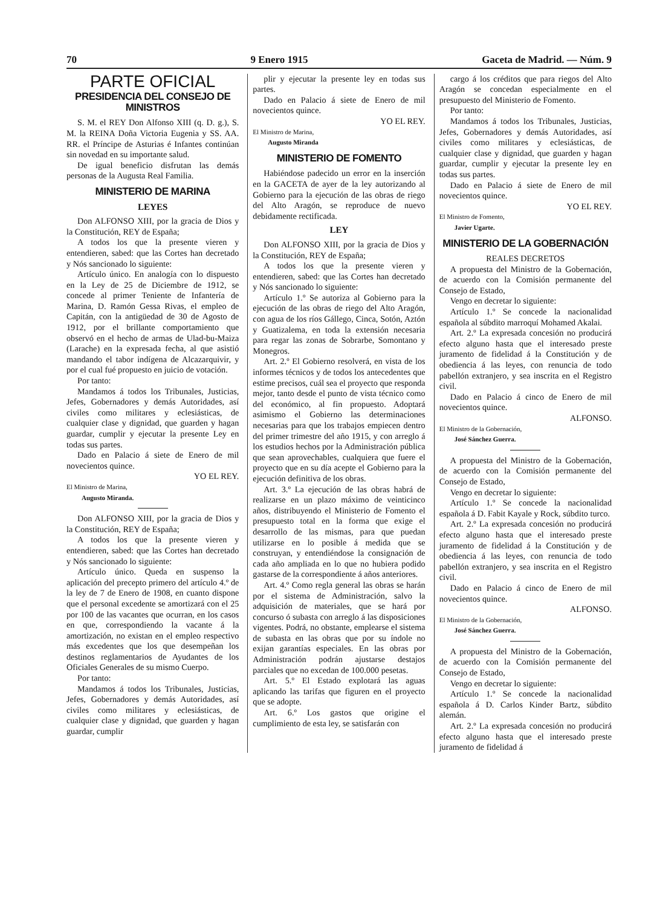70 9 Enero 1915 Gaceta de Madrid. — Núm. 9
PARTE OFICIAL
PRESIDENCIA DEL CONSEJO DE MINISTROS
S. M. el REY Don Alfonso XIII (q. D. g.), S. M. la REINA Doña Victoria Eugenia y SS. AA. RR. el Príncipe de Asturias é Infantes continúan sin novedad en su importante salud.
De igual beneficio disfrutan las demás personas de la Augusta Real Familia.
MINISTERIO DE MARINA
LEYES
Don ALFONSO XIII, por la gracia de Dios y la Constitución, REY de España;
A todos los que la presente vieren y entendieren, sabed: que las Cortes han decretado y Nós sancionado lo siguiente:
Artículo único. En analogía con lo dispuesto en la Ley de 25 de Diciembre de 1912, se concede al primer Teniente de Infantería de Marina, D. Ramón Gessa Rivas, el empleo de Capitán, con la antigüedad de 30 de Agosto de 1912, por el brillante comportamiento que observó en el hecho de armas de Ulad-bu-Maiza (Larache) en la expresada fecha, al que asistió mandando el tabor indígena de Alcazarquivir, y por el cual fué propuesto en juicio de votación.
Por tanto:
Mandamos á todos los Tribunales, Justicias, Jefes, Gobernadores y demás Autoridades, así civiles como militares y eclesiásticas, de cualquier clase y dignidad, que guarden y hagan guardar, cumplir y ejecutar la presente Ley en todas sus partes.
Dado en Palacio á siete de Enero de mil novecientos quince.
YO EL REY.
El Ministro de Marina,
Augusto Miranda.
Don ALFONSO XIII, por la gracia de Dios y la Constitución, REY de España;
A todos los que la presente vieren y entendieren, sabed: que las Cortes han decretado y Nós sancionado lo siguiente:
Artículo único. Queda en suspenso la aplicación del precepto primero del artículo 4.º de la ley de 7 de Enero de 1908, en cuanto dispone que el personal excedente se amortizará con el 25 por 100 de las vacantes que ocurran, en los casos en que, correspondiendo la vacante á la amortización, no existan en el empleo respectivo más excedentes que los que desempeñan los destinos reglamentarios de Ayudantes de los Oficiales Generales de su mismo Cuerpo.
Por tanto:
Mandamos á todos los Tribunales, Justicias, Jefes, Gobernadores y demás Autoridades, así civiles como militares y eclesiásticas, de cualquier clase y dignidad, que guarden y hagan guardar, cumplir
plir y ejecutar la presente ley en todas sus partes.
Dado en Palacio á siete de Enero de mil novecientos quince.
YO EL REY.
El Ministro de Marina,
Augusto Miranda
MINISTERIO DE FOMENTO
Habiéndose padecido un error en la inserción en la GACETA de ayer de la ley autorizando al Gobierno para la ejecución de las obras de riego del Alto Aragón, se reproduce de nuevo debidamente rectificada.
LEY
Don ALFONSO XIII, por la gracia de Dios y la Constitución, REY de España;
A todos los que la presente vieren y entendieren, sabed: que las Cortes han decretado y Nós sancionado lo siguiente:
Artículo 1.º Se autoriza al Gobierno para la ejecución de las obras de riego del Alto Aragón, con agua de los ríos Gállego, Cinca, Sotón, Aztón y Guatizalema, en toda la extensión necesaria para regar las zonas de Sobrarbe, Somontano y Monegros.
Art. 2.º El Gobierno resolverá, en vista de los informes técnicos y de todos los antecedentes que estime precisos, cuál sea el proyecto que responda mejor, tanto desde el punto de vista técnico como del económico, al fin propuesto. Adoptará asimismo el Gobierno las determinaciones necesarias para que los trabajos empiecen dentro del primer trimestre del año 1915, y con arreglo á los estudios hechos por la Administración pública que sean aprovechables, cualquiera que fuere el proyecto que en su día acepte el Gobierno para la ejecución definitiva de los obras.
Art. 3.º La ejecución de las obras habrá de realizarse en un plazo máximo de veinticinco años, distribuyendo el Ministerio de Fomento el presupuesto total en la forma que exige el desarrollo de las mismas, para que puedan utilizarse en lo posible á medida que se construyan, y entendiéndose la consignación de cada año ampliada en lo que no hubiera podido gastarse de la correspondiente á años anteriores.
Art. 4.º Como regla general las obras se harán por el sistema de Administración, salvo la adquisición de materiales, que se hará por concurso ó subasta con arreglo á las disposiciones vigentes. Podrá, no obstante, emplearse el sistema de subasta en las obras que por su índole no exijan garantías especiales. En las obras por Administración podrán ajustarse destajos parciales que no excedan de 100.000 pesetas.
Art. 5.º El Estado explotará las aguas aplicando las tarifas que figuren en el proyecto que se adopte.
Art. 6.º Los gastos que origine el cumplimiento de esta ley, se satisfarán con
cargo á los créditos que para riegos del Alto Aragón se concedan especialmente en el presupuesto del Ministerio de Fomento.
Por tanto:
Mandamos á todos los Tribunales, Justicias, Jefes, Gobernadores y demás Autoridades, así civiles como militares y eclesiásticas, de cualquier clase y dignidad, que guarden y hagan guardar, cumplir y ejecutar la presente ley en todas sus partes.
Dado en Palacio á siete de Enero de mil novecientos quince.
YO EL REY.
El Ministro de Fomento,
Javier Ugarte.
MINISTERIO DE LA GOBERNACIÓN
REALES DECRETOS
A propuesta del Ministro de la Gobernación, de acuerdo con la Comisión permanente del Consejo de Estado,
Vengo en decretar lo siguiente:
Artículo 1.º Se concede la nacionalidad española al súbdito marroquí Mohamed Akalai.
Art. 2.º La expresada concesión no producirá efecto alguno hasta que el interesado preste juramento de fidelidad á la Constitución y de obediencia á las leyes, con renuncia de todo pabellón extranjero, y sea inscrita en el Registro civil.
Dado en Palacio á cinco de Enero de mil novecientos quince.
ALFONSO.
El Ministro de la Gobernación,
José Sánchez Guerra.
A propuesta del Ministro de la Gobernación, de acuerdo con la Comisión permanente del Consejo de Estado,
Vengo en decretar lo siguiente:
Artículo 1.º Se concede la nacionalidad española á D. Fabit Kayale y Rock, súbdito turco.
Art. 2.º La expresada concesión no producirá efecto alguno hasta que el interesado preste juramento de fidelidad á la Constitución y de obediencia á las leyes, con renuncia de todo pabellón extranjero, y sea inscrita en el Registro civil.
Dado en Palacio á cinco de Enero de mil novecientos quince.
ALFONSO.
El Ministro de la Gobernación,
José Sánchez Guerra.
A propuesta del Ministro de la Gobernación, de acuerdo con la Comisión permanente del Consejo de Estado,
Vengo en decretar lo siguiente:
Artículo 1.º Se concede la nacionalidad española á D. Carlos Kinder Bartz, súbdito alemán.
Art. 2.º La expresada concesión no producirá efecto alguno hasta que el interesado preste juramento de fidelidad á